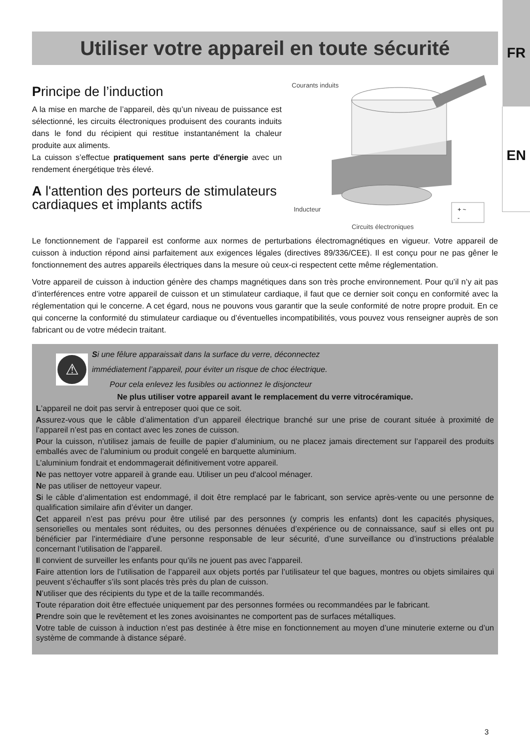FR
EN
Utiliser votre appareil en toute sécurité
Principe de l’induction
A la mise en marche de l’appareil, dès qu’un niveau de puissance est sélectionné, les circuits électroniques produisent des courants induits dans le fond du récipient qui restitue instantanément la chaleur produite aux aliments.
La cuisson s’effectue pratiquement sans perte d'énergie avec un rendement énergétique très élevé.
A l'attention des porteurs de stimulateurs cardiaques et implants actifs
Courants induits
Inducteur
+ ~
-
Circuits électroniques
Le fonctionnement de l’appareil est conforme aux normes de perturbations électromagnétiques en vigueur. Votre appareil de cuisson à induction répond ainsi parfaitement aux exigences légales (directives 89/336/CEE). Il est conçu pour ne pas gêner le fonctionnement des autres appareils électriques dans la mesure où ceux-ci respectent cette même réglementation.
Votre appareil de cuisson à induction génère des champs magnétiques dans son très proche environnement. Pour qu’il n’y ait pas d’interférences entre votre appareil de cuisson et un stimulateur cardiaque, il faut que ce dernier soit conçu en conformité avec la réglementation qui le concerne. A cet égard, nous ne pouvons vous garantir que la seule conformité de notre propre produit. En ce qui concerne la conformité du stimulateur cardiaque ou d’éventuelles incompatibilités, vous pouvez vous renseigner auprès de son fabricant ou de votre médecin traitant.
⚠
Si une fêlure apparaissait dans la surface du verre, déconnectez
immédiatement l’appareil, pour éviter un risque de choc électrique.
Pour cela enlevez les fusibles ou actionnez le disjoncteur
Ne plus utiliser votre appareil avant le remplacement du verre vitrocéramique.
L’appareil ne doit pas servir à entreposer quoi que ce soit.
Assurez-vous que le câble d’alimentation d’un appareil électrique branché sur une prise de courant située à proximité de l’appareil n’est pas en contact avec les zones de cuisson.
Pour la cuisson, n’utilisez jamais de feuille de papier d’aluminium, ou ne placez jamais directement sur l’appareil des produits emballés avec de l’aluminium ou produit congelé en barquette aluminium.
L’aluminium fondrait et endommagerait définitivement votre appareil.
Ne pas nettoyer votre appareil à grande eau. Utiliser un peu d'alcool ménager.
Ne pas utiliser de nettoyeur vapeur.
Si le câble d’alimentation est endommagé, il doit être remplacé par le fabricant, son service après-vente ou une personne de qualification similaire afin d’éviter un danger.
Cet appareil n’est pas prévu pour être utilisé par des personnes (y compris les enfants) dont les capacités physiques, sensorielles ou mentales sont réduites, ou des personnes dénuées d’expérience ou de connaissance, sauf si elles ont pu bénéficier par l’intermédiaire d’une personne responsable de leur sécurité, d’une surveillance ou d’instructions préalable concernant l’utilisation de l’appareil.
Il convient de surveiller les enfants pour qu’ils ne jouent pas avec l’appareil.
Faire attention lors de l’utilisation de l’appareil aux objets portés par l’utilisateur tel que bagues, montres ou objets similaires qui peuvent s’échauffer s’ils sont placés très près du plan de cuisson.
N’utiliser que des récipients du type et de la taille recommandés.
Toute réparation doit être effectuée uniquement par des personnes formées ou recommandées par le fabricant.
Prendre soin que le revêtement et les zones avoisinantes ne comportent pas de surfaces métalliques.
Votre table de cuisson à induction n’est pas destinée à être mise en fonctionnement au moyen d’une minuterie externe ou d’un système de commande à distance séparé.
3